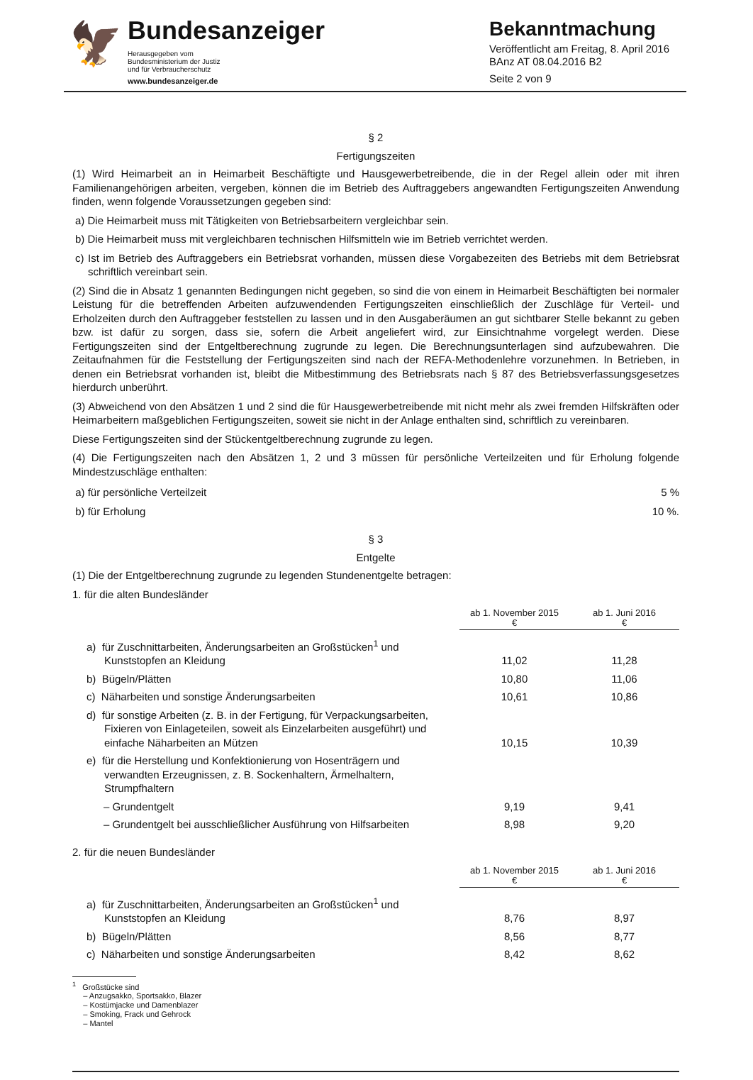🦅
Bundesanzeiger
Herausgegeben vom
Bundesministerium der Justiz
und für Verbraucherschutz
www.bundesanzeiger.de
Bekanntmachung
Veröffentlicht am Freitag, 8. April 2016
BAnz AT 08.04.2016 B2
Seite 2 von 9
§ 2
Fertigungszeiten
(1) Wird Heimarbeit an in Heimarbeit Beschäftigte und Hausgewerbetreibende, die in der Regel allein oder mit ihren Familienangehörigen arbeiten, vergeben, können die im Betrieb des Auftraggebers angewandten Fertigungszeiten Anwendung finden, wenn folgende Voraussetzungen gegeben sind:
a) Die Heimarbeit muss mit Tätigkeiten von Betriebsarbeitern vergleichbar sein.
b) Die Heimarbeit muss mit vergleichbaren technischen Hilfsmitteln wie im Betrieb verrichtet werden.
c) Ist im Betrieb des Auftraggebers ein Betriebsrat vorhanden, müssen diese Vorgabezeiten des Betriebs mit dem Betriebsrat schriftlich vereinbart sein.
(2) Sind die in Absatz 1 genannten Bedingungen nicht gegeben, so sind die von einem in Heimarbeit Beschäftigten bei normaler Leistung für die betreffenden Arbeiten aufzuwendenden Fertigungszeiten einschließlich der Zuschläge für Verteil- und Erholzeiten durch den Auftraggeber feststellen zu lassen und in den Ausgaberäumen an gut sichtbarer Stelle bekannt zu geben bzw. ist dafür zu sorgen, dass sie, sofern die Arbeit angeliefert wird, zur Einsichtnahme vorgelegt werden. Diese Fertigungszeiten sind der Entgeltberechnung zugrunde zu legen. Die Berechnungsunterlagen sind aufzubewahren. Die Zeitaufnahmen für die Feststellung der Fertigungszeiten sind nach der REFA-Methodenlehre vorzunehmen. In Betrieben, in denen ein Betriebsrat vorhanden ist, bleibt die Mitbestimmung des Betriebsrats nach § 87 des Betriebsverfassungsgesetzes hierdurch unberührt.
(3) Abweichend von den Absätzen 1 und 2 sind die für Hausgewerbetreibende mit nicht mehr als zwei fremden Hilfskräften oder Heimarbeitern maßgeblichen Fertigungszeiten, soweit sie nicht in der Anlage enthalten sind, schriftlich zu vereinbaren.
Diese Fertigungszeiten sind der Stückentgeltberechnung zugrunde zu legen.
(4) Die Fertigungszeiten nach den Absätzen 1, 2 und 3 müssen für persönliche Verteilzeiten und für Erholung folgende Mindestzuschläge enthalten:
a) für persönliche Verteilzeit 5 %
b) für Erholung 10 %.
§ 3
Entgelte
(1) Die der Entgeltberechnung zugrunde zu legenden Stundenentgelte betragen:
1. für die alten Bundesländer
| | ab 1. November 2015 € | ab 1. Juni 2016 € |
| a) für Zuschnittarbeiten, Änderungsarbeiten an Großstücken<sup>1</sup> und Kunststopfen an Kleidung | 11,02 | 11,28 |
| b) Bügeln/Plätten | 10,80 | 11,06 |
| c) Näharbeiten und sonstige Änderungsarbeiten | 10,61 | 10,86 |
| d) für sonstige Arbeiten (z. B. in der Fertigung, für Verpackungsarbeiten, Fixieren von Einlageteilen, soweit als Einzelarbeiten ausgeführt) und einfache Näharbeiten an Mützen | 10,15 | 10,39 |
| e) für die Herstellung und Konfektionierung von Hosenträgern und verwandten Erzeugnissen, z. B. Sockenhaltern, Ärmelhaltern, Strumpfhaltern | | |
| – Grundentgelt | 9,19 | 9,41 |
| – Grundentgelt bei ausschließlicher Ausführung von Hilfsarbeiten | 8,98 | 9,20 |
2. für die neuen Bundesländer
| | ab 1. November 2015 € | ab 1. Juni 2016 € |
| a) für Zuschnittarbeiten, Änderungsarbeiten an Großstücken<sup>1</sup> und Kunststopfen an Kleidung | 8,76 | 8,97 |
| b) Bügeln/Plätten | 8,56 | 8,77 |
| c) Näharbeiten und sonstige Änderungsarbeiten | 8,42 | 8,62 |
<sup>1</sup> Großstücke sind
– Anzugsakko, Sportsakko, Blazer
– Kostümjacke und Damenblazer
– Smoking, Frack und Gehrock
– Mantel